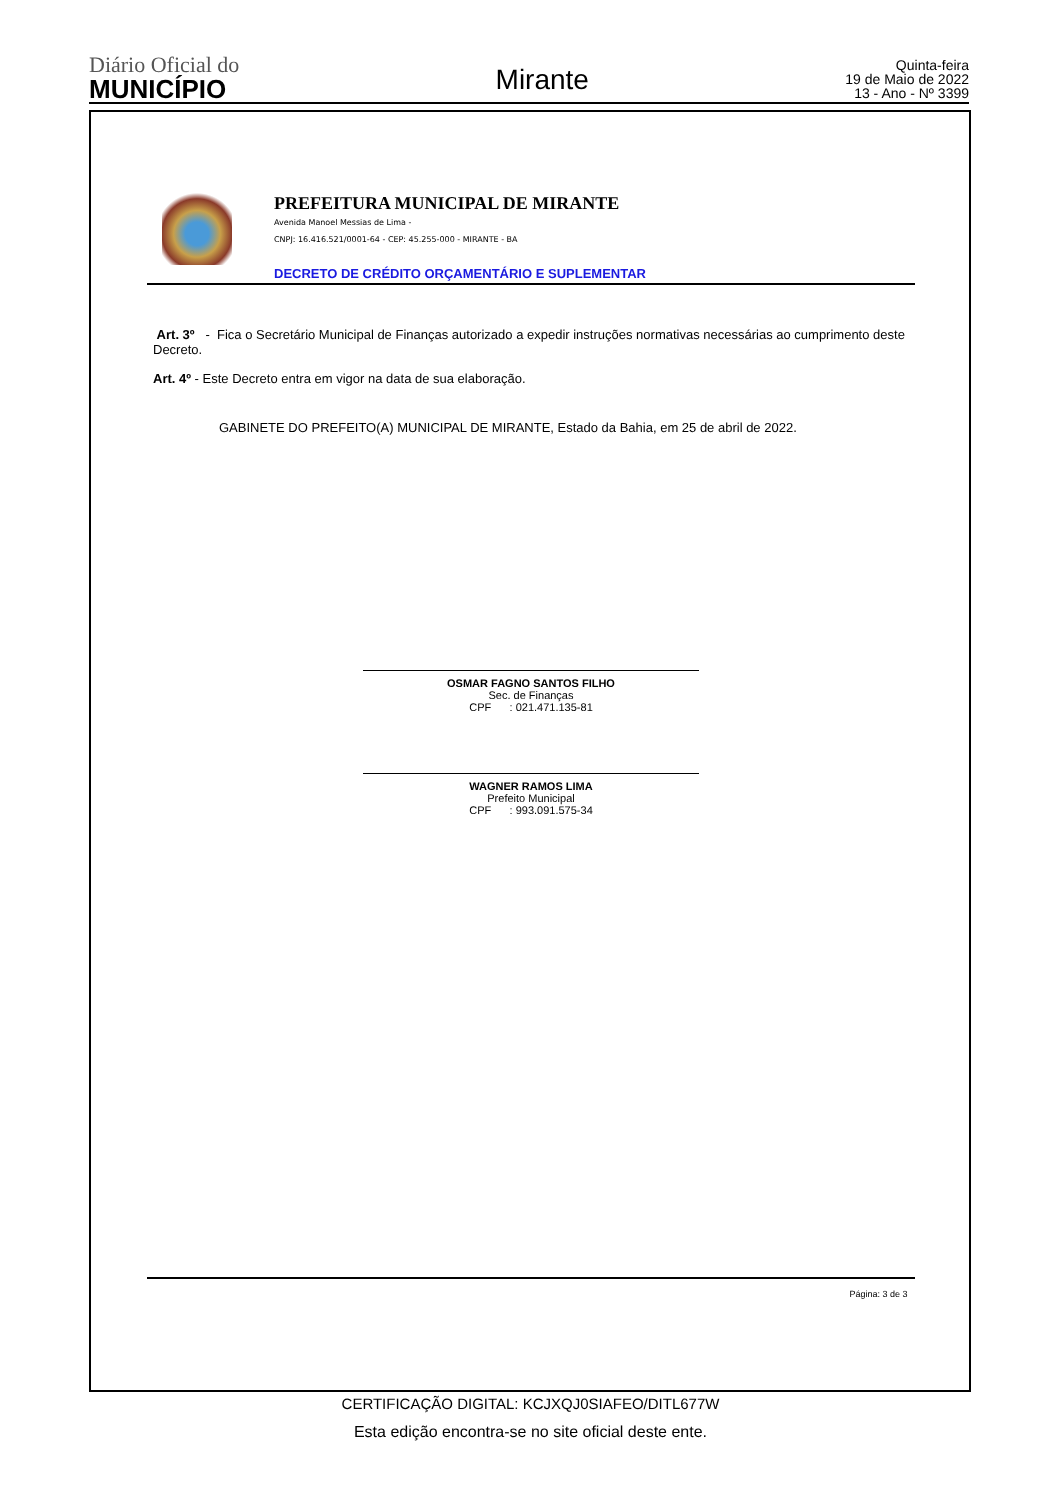Diário Oficial do
MUNICÍPIO
Mirante
Quinta-feira
19 de Maio de 2022
13 - Ano - Nº 3399
PREFEITURA MUNICIPAL DE MIRANTE
Avenida Manoel Messias de Lima -
CNPJ: 16.416.521/0001-64 - CEP: 45.255-000 - MIRANTE - BA
DECRETO DE CRÉDITO ORÇAMENTÁRIO E SUPLEMENTAR
Art. 3º - Fica o Secretário Municipal de Finanças autorizado a expedir instruções normativas necessárias ao cumprimento deste Decreto.
Art. 4º - Este Decreto entra em vigor na data de sua elaboração.
GABINETE DO PREFEITO(A) MUNICIPAL DE MIRANTE, Estado da Bahia, em 25 de abril de 2022.
OSMAR FAGNO SANTOS FILHO
Sec. de Finanças
CPF : 021.471.135-81
WAGNER RAMOS LIMA
Prefeito Municipal
CPF : 993.091.575-34
Página: 3 de 3
CERTIFICAÇÃO DIGITAL: KCJXQJ0SIAFEO/DITL677W
Esta edição encontra-se no site oficial deste ente.